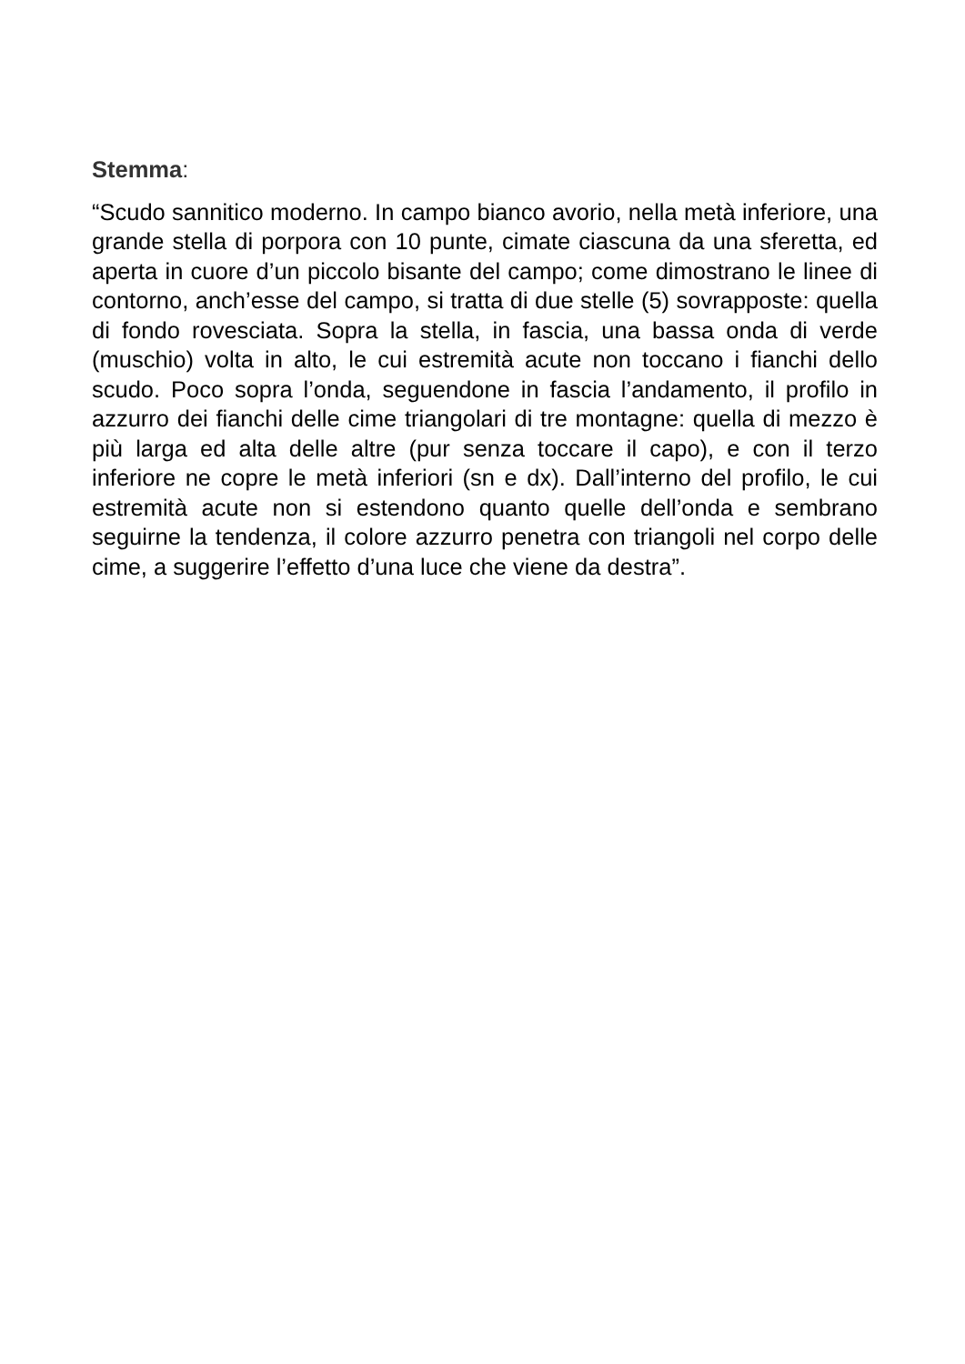Stemma:
“Scudo sannitico moderno. In campo bianco avorio, nella metà inferiore, una grande stella di porpora con 10 punte, cimate ciascuna da una sferetta, ed aperta in cuore d’un piccolo bisante del campo; come dimostrano le linee di contorno, anch’esse del campo, si tratta di due stelle (5) sovrapposte: quella di fondo rovesciata. Sopra la stella, in fascia, una bassa onda di verde (muschio) volta in alto, le cui estremità acute non toccano i fianchi dello scudo. Poco sopra l’onda, seguendone in fascia l’andamento, il profilo in azzurro dei fianchi delle cime triangolari di tre montagne: quella di mezzo è più larga ed alta delle altre (pur senza toccare il capo), e con il terzo inferiore ne copre le metà inferiori (sn e dx). Dall’interno del profilo, le cui estremità acute non si estendono quanto quelle dell’onda e sembrano seguirne la tendenza, il colore azzurro penetra con triangoli nel corpo delle cime, a suggerire l’effetto d’una luce che viene da destra”.